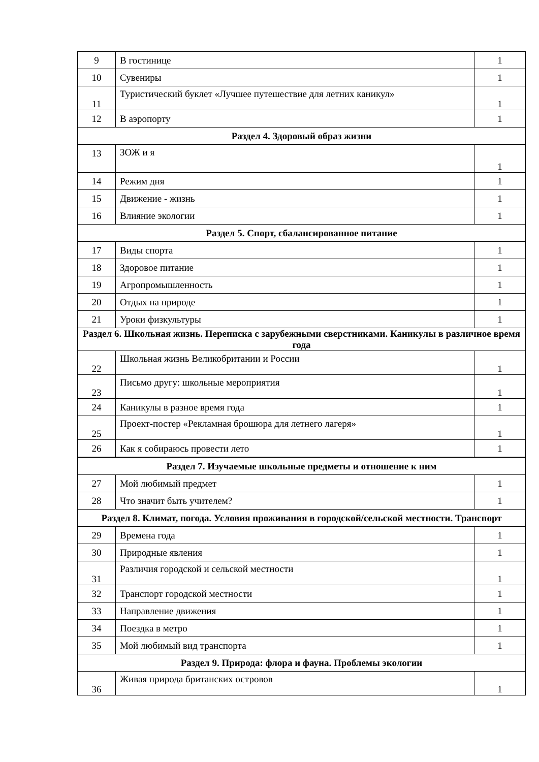| 9 | В гостинице | 1 |
| 10 | Сувениры | 1 |
| 11 | Туристический буклет «Лучшее путешествие для летних каникул» | 1 |
| 12 | В аэропорту | 1 |
| Раздел 4. Здоровый образ жизни | | |
| 13 | ЗОЖ и я | 1 |
| 14 | Режим дня | 1 |
| 15 | Движение - жизнь | 1 |
| 16 | Влияние экологии | 1 |
| Раздел 5. Спорт, сбалансированное питание | | |
| 17 | Виды спорта | 1 |
| 18 | Здоровое питание | 1 |
| 19 | Агропромышленность | 1 |
| 20 | Отдых на природе | 1 |
| 21 | Уроки физкультуры | 1 |
| Раздел 6. Школьная жизнь. Переписка с зарубежными сверстниками. Каникулы в различное время года | | |
| 22 | Школьная жизнь Великобритании и России | 1 |
| 23 | Письмо другу: школьные мероприятия | 1 |
| 24 | Каникулы в разное время года | 1 |
| 25 | Проект-постер «Рекламная брошюра для летнего лагеря» | 1 |
| 26 | Как я собираюсь провести лето | 1 |
| Раздел 7. Изучаемые школьные предметы и отношение к ним | | |
| 27 | Мой любимый предмет | 1 |
| 28 | Что значит быть учителем? | 1 |
| Раздел 8. Климат, погода. Условия проживания в городской/сельской местности. Транспорт | | |
| 29 | Времена года | 1 |
| 30 | Природные явления | 1 |
| 31 | Различия городской и сельской местности | 1 |
| 32 | Транспорт городской местности | 1 |
| 33 | Направление движения | 1 |
| 34 | Поездка в метро | 1 |
| 35 | Мой любимый вид транспорта | 1 |
| Раздел 9. Природа: флора и фауна. Проблемы экологии | | |
| 36 | Живая природа британских островов | 1 |